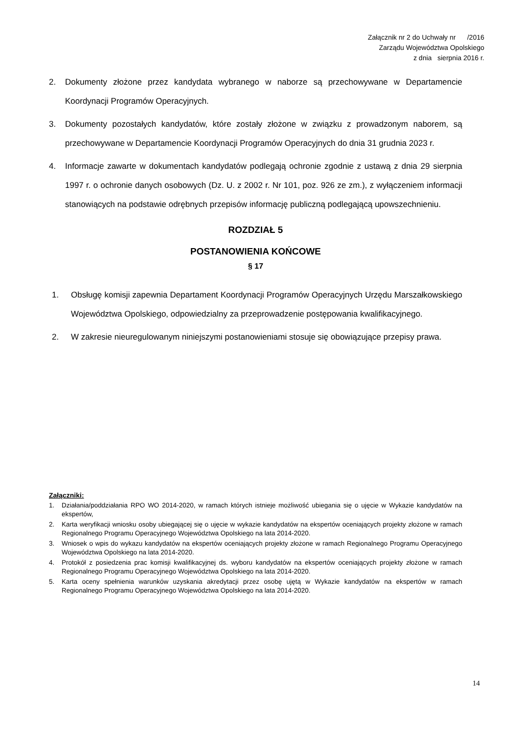Załącznik nr 2 do Uchwały nr /2016
Zarządu Województwa Opolskiego
z dnia sierpnia 2016 r.
2. Dokumenty złożone przez kandydata wybranego w naborze są przechowywane w Departamencie Koordynacji Programów Operacyjnych.
3. Dokumenty pozostałych kandydatów, które zostały złożone w związku z prowadzonym naborem, są przechowywane w Departamencie Koordynacji Programów Operacyjnych do dnia 31 grudnia 2023 r.
4. Informacje zawarte w dokumentach kandydatów podlegają ochronie zgodnie z ustawą z dnia 29 sierpnia 1997 r. o ochronie danych osobowych (Dz. U. z 2002 r. Nr 101, poz. 926 ze zm.), z wyłączeniem informacji stanowiących na podstawie odrębnych przepisów informację publiczną podlegającą upowszechnieniu.
ROZDZIAŁ 5
POSTANOWIENIA KOŃCOWE
§ 17
1. Obsługę komisji zapewnia Departament Koordynacji Programów Operacyjnych Urzędu Marszałkowskiego Województwa Opolskiego, odpowiedzialny za przeprowadzenie postępowania kwalifikacyjnego.
2. W zakresie nieuregulowanym niniejszymi postanowieniami stosuje się obowiązujące przepisy prawa.
Załączniki:
1. Działania/poddziałania RPO WO 2014-2020, w ramach których istnieje możliwość ubiegania się o ujęcie w Wykazie kandydatów na ekspertów,
2. Karta weryfikacji wniosku osoby ubiegającej się o ujęcie w wykazie kandydatów na ekspertów oceniających projekty złożone w ramach Regionalnego Programu Operacyjnego Województwa Opolskiego na lata 2014-2020.
3. Wniosek o wpis do wykazu kandydatów na ekspertów oceniających projekty złożone w ramach Regionalnego Programu Operacyjnego Województwa Opolskiego na lata 2014-2020.
4. Protokół z posiedzenia prac komisji kwalifikacyjnej ds. wyboru kandydatów na ekspertów oceniających projekty złożone w ramach Regionalnego Programu Operacyjnego Województwa Opolskiego na lata 2014-2020.
5. Karta oceny spełnienia warunków uzyskania akredytacji przez osobę ujętą w Wykazie kandydatów na ekspertów w ramach Regionalnego Programu Operacyjnego Województwa Opolskiego na lata 2014-2020.
14